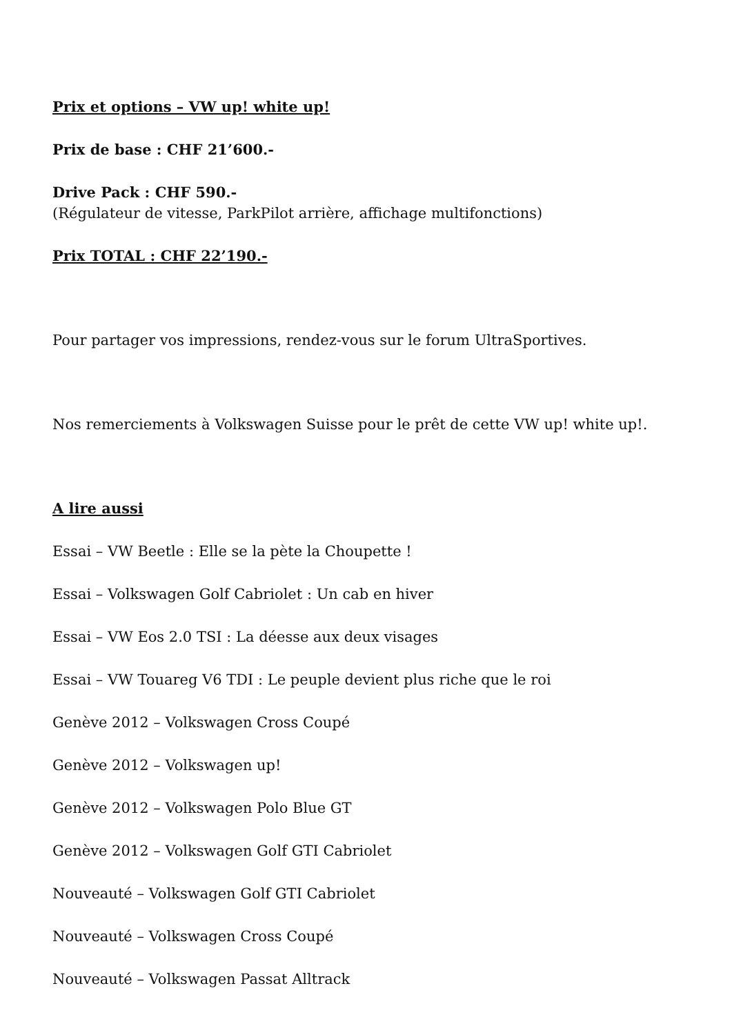Prix et options – VW up! white up!
Prix de base : CHF 21’600.-
Drive Pack : CHF 590.-
(Régulateur de vitesse, ParkPilot arrière, affichage multifonctions)
Prix TOTAL : CHF 22’190.-
Pour partager vos impressions, rendez-vous sur le forum UltraSportives.
Nos remerciements à Volkswagen Suisse pour le prêt de cette VW up! white up!.
A lire aussi
Essai – VW Beetle : Elle se la pète la Choupette !
Essai – Volkswagen Golf Cabriolet : Un cab en hiver
Essai – VW Eos 2.0 TSI : La déesse aux deux visages
Essai – VW Touareg V6 TDI : Le peuple devient plus riche que le roi
Genève 2012 – Volkswagen Cross Coupé
Genève 2012 – Volkswagen up!
Genève 2012 – Volkswagen Polo Blue GT
Genève 2012 – Volkswagen Golf GTI Cabriolet
Nouveauté – Volkswagen Golf GTI Cabriolet
Nouveauté – Volkswagen Cross Coupé
Nouveauté – Volkswagen Passat Alltrack